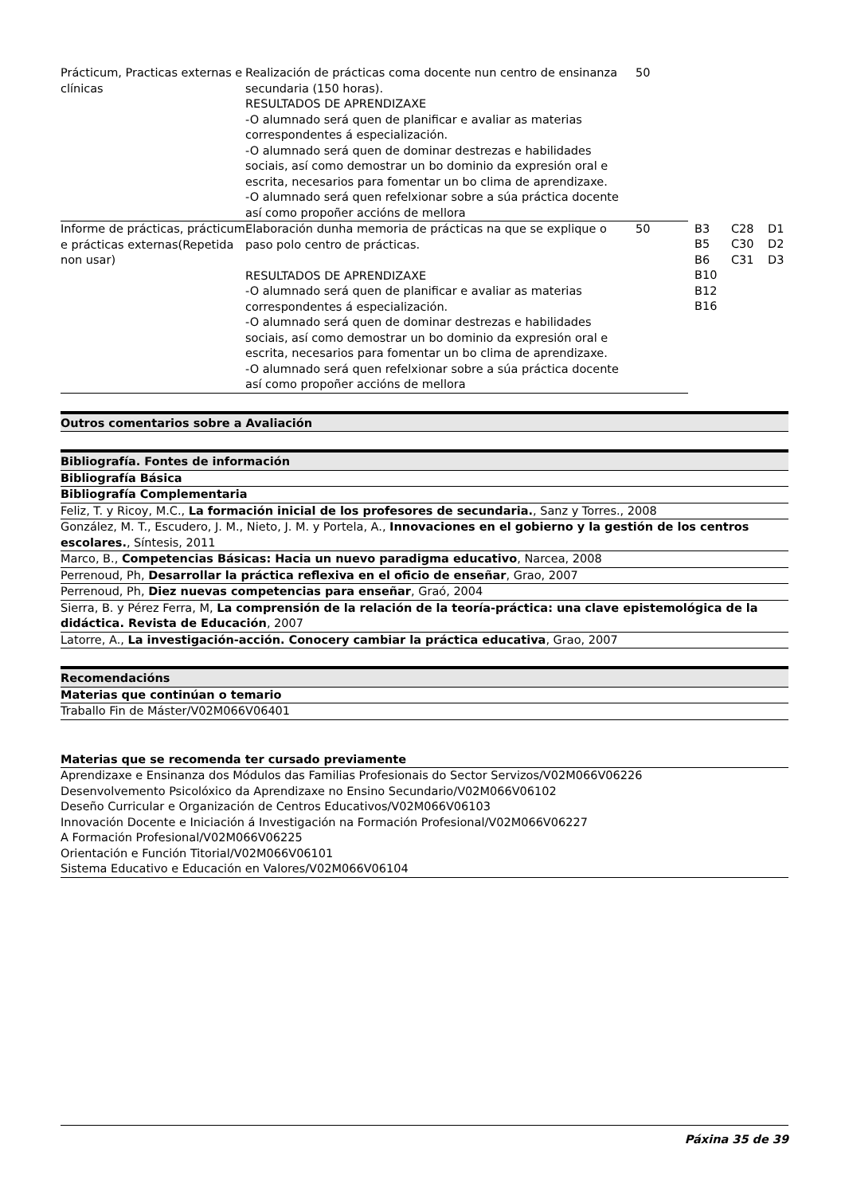| Prácticum, Practicas externas e clínicas | Realización de prácticas coma docente nun centro de ensinanza secundaria (150 horas). RESULTADOS DE APRENDIZAXE -O alumnado será quen de planificar e avaliar as materias correspondentes á especialización. -O alumnado será quen de dominar destrezas e habilidades sociais, así como demostrar un bo dominio da expresión oral e escrita, necesarios para fomentar un bo clima de aprendizaxe. -O alumnado será quen refelxionar sobre a súa práctica docente así como propoñer accións de mellora | 50 | | | |
| Informe de prácticas, prácticum e prácticas externas(Repetida non usar) | Elaboración dunha memoria de prácticas na que se explique o paso polo centro de prácticas. RESULTADOS DE APRENDIZAXE -O alumnado será quen de planificar e avaliar as materias correspondentes á especialización. -O alumnado será quen de dominar destrezas e habilidades sociais, así como demostrar un bo dominio da expresión oral e escrita, necesarios para fomentar un bo clima de aprendizaxe. -O alumnado será quen refelxionar sobre a súa práctica docente así como propoñer accións de mellora | 50 | B3 B5 B6 B10 B12 B16 | C28 C30 C31 | D1 D2 D3 |
Outros comentarios sobre a Avaliación
Bibliografía. Fontes de información
Bibliografía Básica
Bibliografía Complementaria
Feliz, T. y Ricoy, M.C., La formación inicial de los profesores de secundaria., Sanz y Torres., 2008
González, M. T., Escudero, J. M., Nieto, J. M. y Portela, A., Innovaciones en el gobierno y la gestión de los centros escolares., Síntesis, 2011
Marco, B., Competencias Básicas: Hacia un nuevo paradigma educativo, Narcea, 2008
Perrenoud, Ph, Desarrollar la práctica reflexiva en el oficio de enseñar, Grao, 2007
Perrenoud, Ph, Diez nuevas competencias para enseñar, Graó, 2004
Sierra, B. y Pérez Ferra, M, La comprensión de la relación de la teoría-práctica: una clave epistemológica de la didáctica. Revista de Educación, 2007
Latorre, A., La investigación-acción. Conocery cambiar la práctica educativa, Grao, 2007
Recomendacións
Materias que continúan o temario
Traballo Fin de Máster/V02M066V06401
Materias que se recomenda ter cursado previamente
Aprendizaxe e Ensinanza dos Módulos das Familias Profesionais do Sector Servizos/V02M066V06226
Desenvolvemento Psicolóxico da Aprendizaxe no Ensino Secundario/V02M066V06102
Deseño Curricular e Organización de Centros Educativos/V02M066V06103
Innovación Docente e Iniciación á Investigación na Formación Profesional/V02M066V06227
A Formación Profesional/V02M066V06225
Orientación e Función Titorial/V02M066V06101
Sistema Educativo e Educación en Valores/V02M066V06104
Páxina 35 de 39